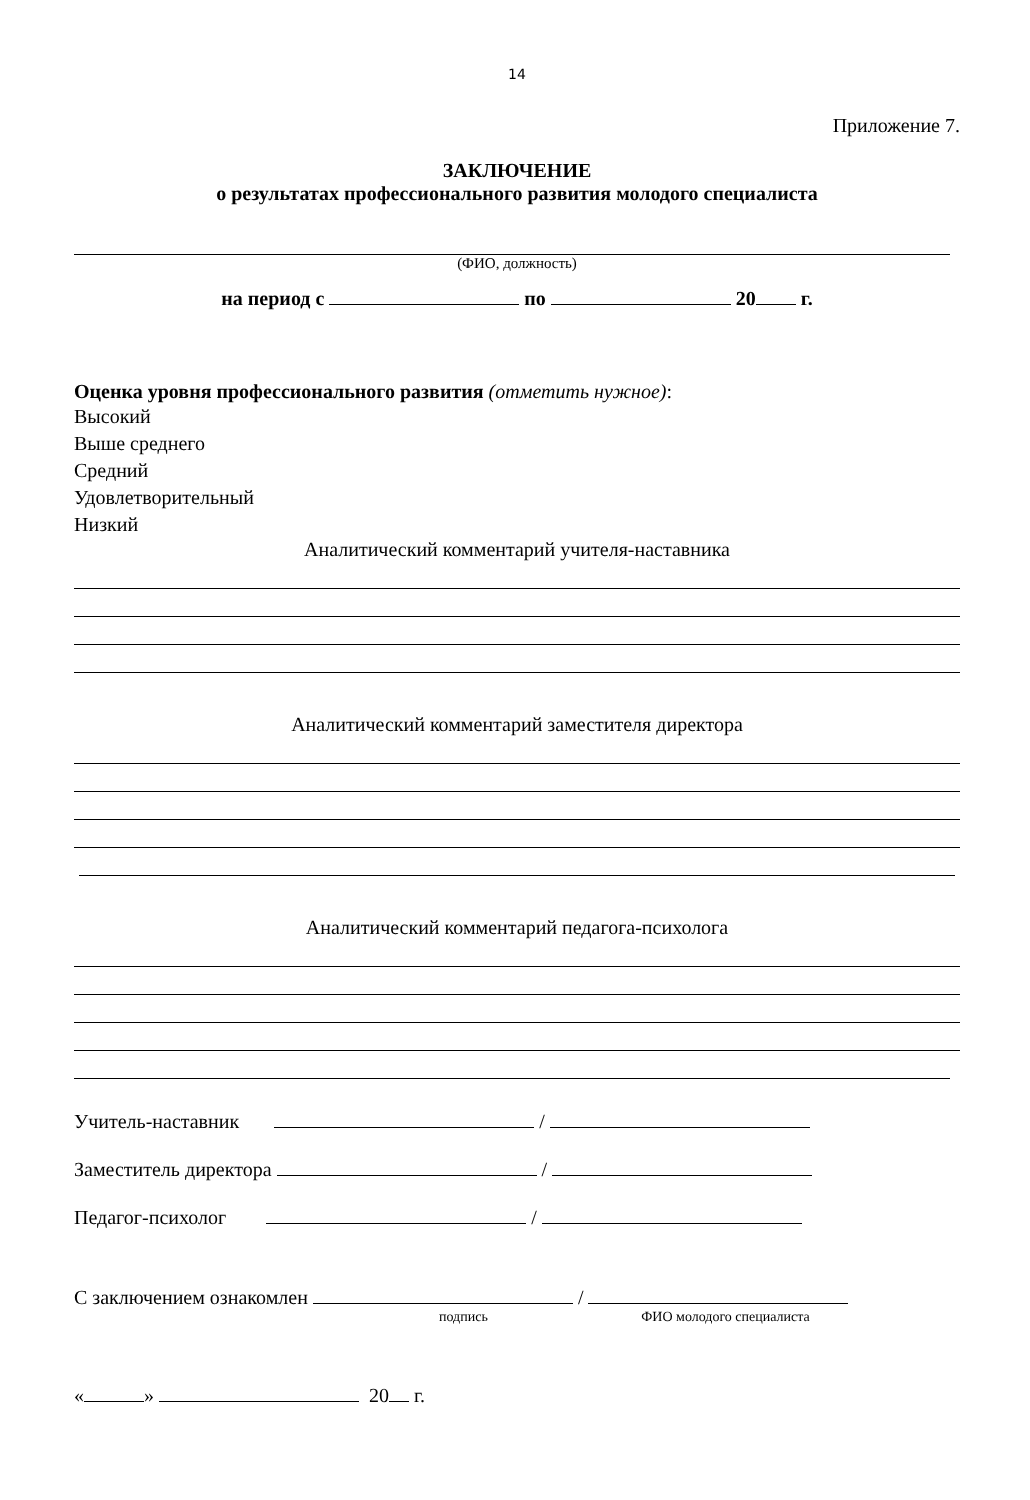14
Приложение 7.
ЗАКЛЮЧЕНИЕ
о результатах профессионального развития молодого специалиста
(ФИО, должность)
на период с по 20 г.
Оценка уровня профессионального развития (отметить нужное):
Высокий
Выше среднего
Средний
Удовлетворительный
Низкий
Аналитический комментарий учителя-наставника
Аналитический комментарий заместителя директора
Аналитический комментарий педагога-психолога
Учитель-наставник /
Заместитель директора /
Педагог-психолог /
С заключением ознакомлен /
подпись ФИО молодого специалиста
« » 20 г.